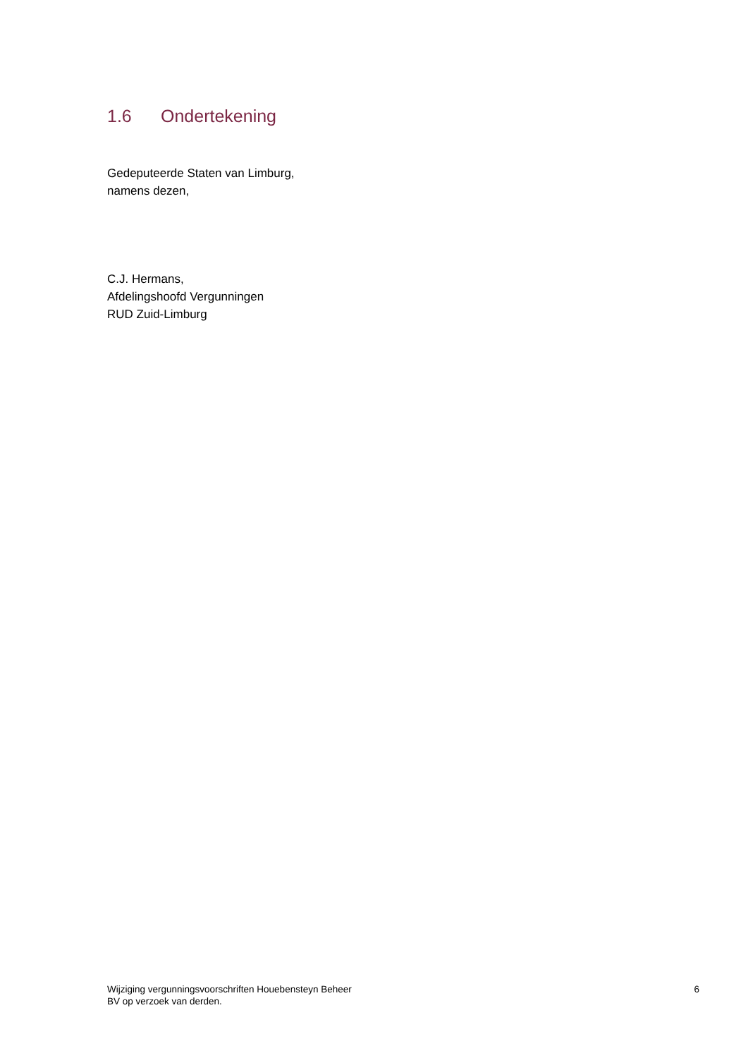1.6 Ondertekening
Gedeputeerde Staten van Limburg,
namens dezen,
C.J. Hermans,
Afdelingshoofd Vergunningen
RUD Zuid-Limburg
Wijziging vergunningsvoorschriften Houebensteyn Beheer
BV op verzoek van derden.
6